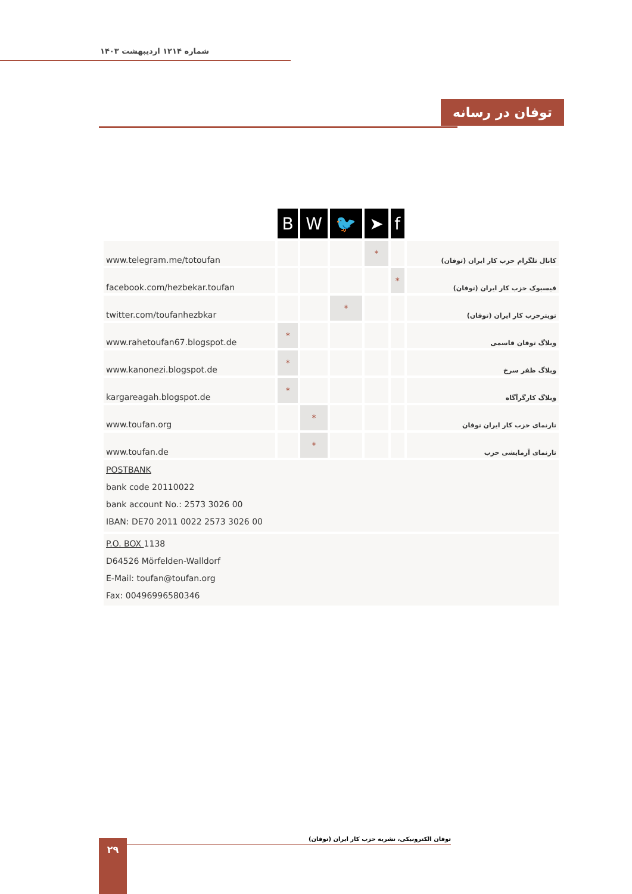شماره ۱۲۱۴ اردیبهشت ۱۴۰۳
توفان در رسانه
| | B | W | 🐦 | ➤ | f | |
| www.telegram.me/totoufan | | | | * | | کانال تلگرام حزب کار ایران (توفان) |
| facebook.com/hezbekar.toufan | | | | | * | فیسبوک حزب کار ایران (توفان) |
| twitter.com/toufanhezbkar | | | * | | | تویترحزب کار ایران (توفان) |
| www.rahetoufan67.blogspot.de | * | | | | | وبلاگ توفان قاسمی |
| www.kanonezi.blogspot.de | * | | | | | وبلاگ ظفر سرخ |
| kargareagah.blogspot.de | * | | | | | وبلاگ کارگرآگاه |
| www.toufan.org | | * | | | | تارنمای حزب کار ایران توفان |
| www.toufan.de | | * | | | | تارنمای آزمایشی حزب |
| POSTBANK bank code 20110022 bank account No.: 2573 3026 00 IBAN: DE70 2011 0022 2573 3026 00 | | | | | | |
| P.O. BOX 1138 D64526 Mörfelden-Walldorf E-Mail: toufan@toufan.org Fax: 00496996580346 | | | | | | |
توفان الکترونیکی، نشریه حزب کار ایران (توفان)
۲۹